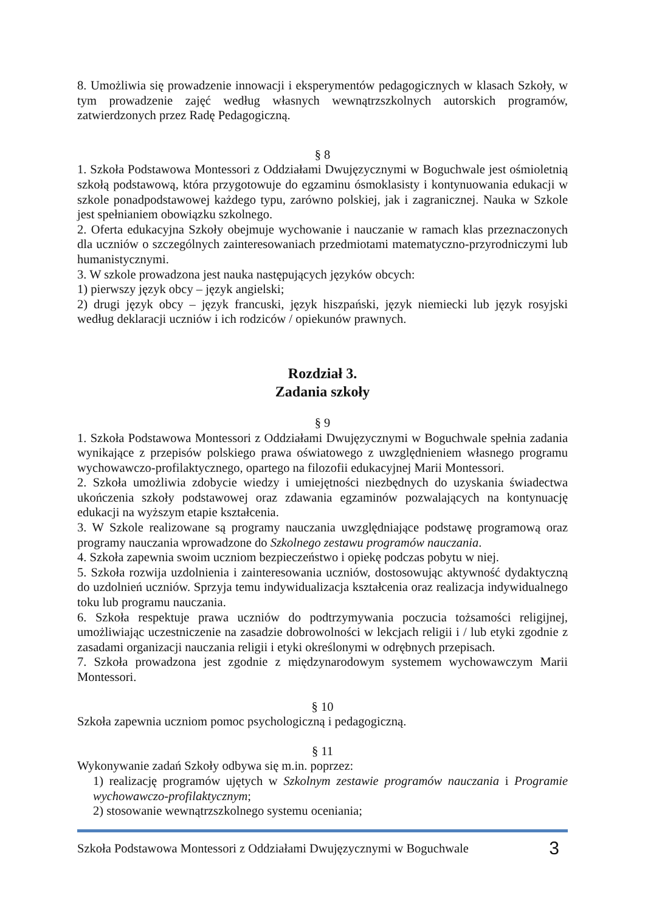8. Umożliwia się prowadzenie innowacji i eksperymentów pedagogicznych w klasach Szkoły, w tym prowadzenie zajęć według własnych wewnątrzszkolnych autorskich programów, zatwierdzonych przez Radę Pedagogiczną.
§ 8
1. Szkoła Podstawowa Montessori z Oddziałami Dwujęzycznymi w Boguchwale jest ośmioletnią szkołą podstawową, która przygotowuje do egzaminu ósmoklasisty i kontynuowania edukacji w szkole ponadpodstawowej każdego typu, zarówno polskiej, jak i zagranicznej. Nauka w Szkole jest spełnianiem obowiązku szkolnego.
2. Oferta edukacyjna Szkoły obejmuje wychowanie i nauczanie w ramach klas przeznaczonych dla uczniów o szczególnych zainteresowaniach przedmiotami matematyczno-przyrodniczymi lub humanistycznymi.
3. W szkole prowadzona jest nauka następujących języków obcych:
1) pierwszy język obcy – język angielski;
2) drugi język obcy – język francuski, język hiszpański, język niemiecki lub język rosyjski według deklaracji uczniów i ich rodziców / opiekunów prawnych.
Rozdział 3.
Zadania szkoły
§ 9
1. Szkoła Podstawowa Montessori z Oddziałami Dwujęzycznymi w Boguchwale spełnia zadania wynikające z przepisów polskiego prawa oświatowego z uwzględnieniem własnego programu wychowawczo-profilaktycznego, opartego na filozofii edukacyjnej Marii Montessori.
2. Szkoła umożliwia zdobycie wiedzy i umiejętności niezbędnych do uzyskania świadectwa ukończenia szkoły podstawowej oraz zdawania egzaminów pozwalających na kontynuację edukacji na wyższym etapie kształcenia.
3. W Szkole realizowane są programy nauczania uwzględniające podstawę programową oraz programy nauczania wprowadzone do Szkolnego zestawu programów nauczania.
4. Szkoła zapewnia swoim uczniom bezpieczeństwo i opiekę podczas pobytu w niej.
5. Szkoła rozwija uzdolnienia i zainteresowania uczniów, dostosowując aktywność dydaktyczną do uzdolnień uczniów. Sprzyja temu indywidualizacja kształcenia oraz realizacja indywidualnego toku lub programu nauczania.
6. Szkoła respektuje prawa uczniów do podtrzymywania poczucia tożsamości religijnej, umożliwiając uczestniczenie na zasadzie dobrowolności w lekcjach religii i / lub etyki zgodnie z zasadami organizacji nauczania religii i etyki określonymi w odrębnych przepisach.
7. Szkoła prowadzona jest zgodnie z międzynarodowym systemem wychowawczym Marii Montessori.
§ 10
Szkoła zapewnia uczniom pomoc psychologiczną i pedagogiczną.
§ 11
Wykonywanie zadań Szkoły odbywa się m.in. poprzez:
1) realizację programów ujętych w Szkolnym zestawie programów nauczania i Programie wychowawczo-profilaktycznym;
2) stosowanie wewnątrzszkolnego systemu oceniania;
Szkoła Podstawowa Montessori z Oddziałami Dwujęzycznymi w Boguchwale 3